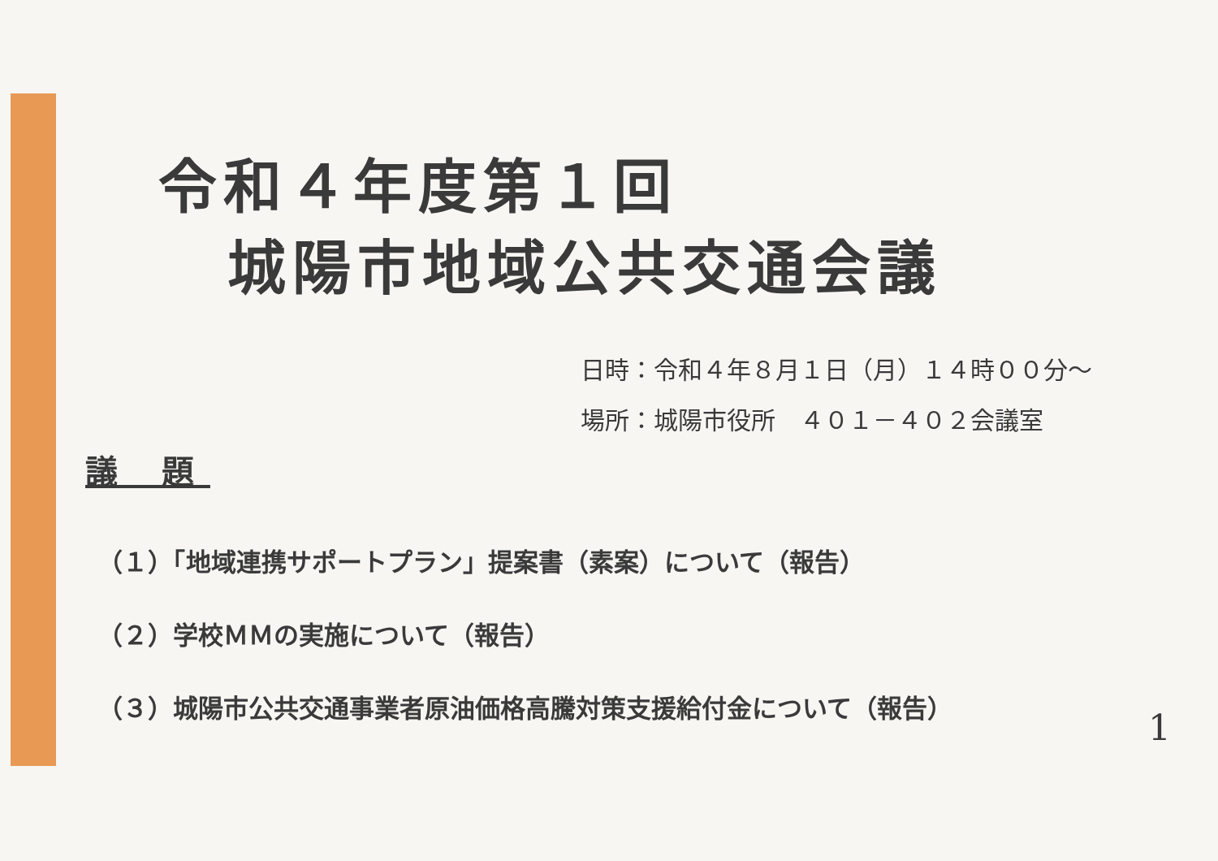令和４年度第１回
城陽市地域公共交通会議
日時：令和４年８月１日（月）１４時００分～
場所：城陽市役所　４０１－４０２会議室
議 題
（１）「地域連携サポートプラン」提案書（素案）について（報告）
（２）学校ＭＭの実施について（報告）
（３）城陽市公共交通事業者原油価格高騰対策支援給付金について（報告）
1